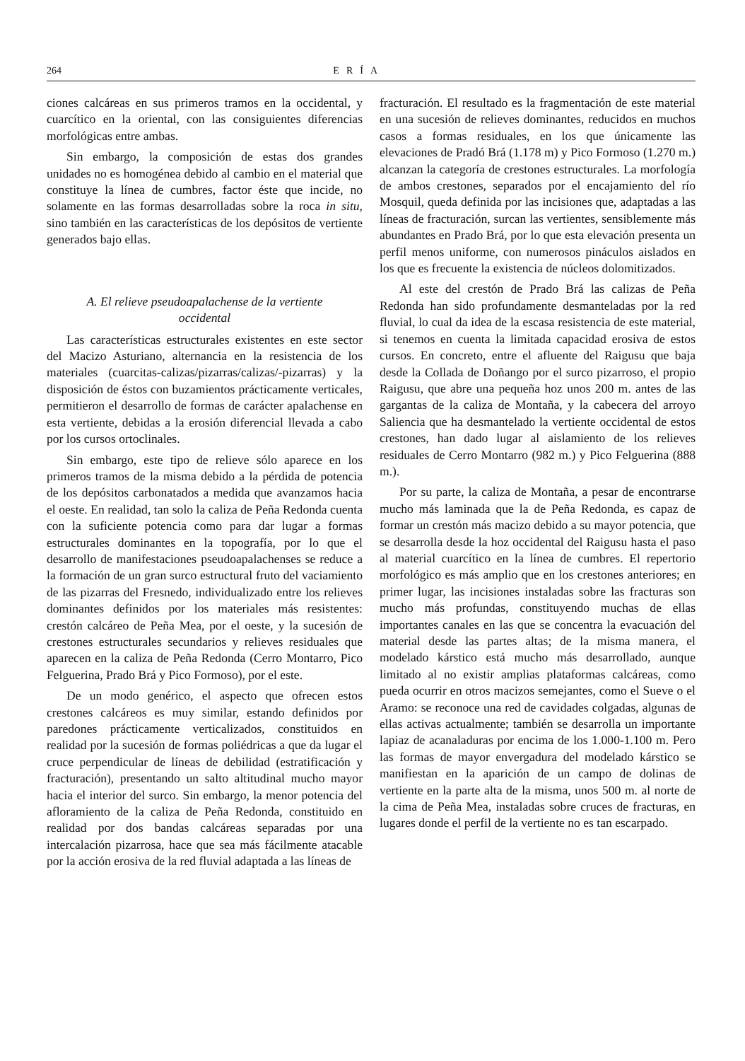264 ERÍA
ciones calcáreas en sus primeros tramos en la occidental, y cuarcítico en la oriental, con las consiguientes diferencias morfológicas entre ambas.
Sin embargo, la composición de estas dos grandes unidades no es homogénea debido al cambio en el material que constituye la línea de cumbres, factor éste que incide, no solamente en las formas desarrolladas sobre la roca in situ, sino también en las características de los depósitos de vertiente generados bajo ellas.
A. El relieve pseudoapalachense de la vertiente occidental
Las características estructurales existentes en este sector del Macizo Asturiano, alternancia en la resistencia de los materiales (cuarcitas-calizas/pizarras/calizas/-pizarras) y la disposición de éstos con buzamientos prácticamente verticales, permitieron el desarrollo de formas de carácter apalachense en esta vertiente, debidas a la erosión diferencial llevada a cabo por los cursos ortoclinales.
Sin embargo, este tipo de relieve sólo aparece en los primeros tramos de la misma debido a la pérdida de potencia de los depósitos carbonatados a medida que avanzamos hacia el oeste. En realidad, tan solo la caliza de Peña Redonda cuenta con la suficiente potencia como para dar lugar a formas estructurales dominantes en la topografía, por lo que el desarrollo de manifestaciones pseudoapalachenses se reduce a la formación de un gran surco estructural fruto del vaciamiento de las pizarras del Fresnedo, individualizado entre los relieves dominantes definidos por los materiales más resistentes: crestón calcáreo de Peña Mea, por el oeste, y la sucesión de crestones estructurales secundarios y relieves residuales que aparecen en la caliza de Peña Redonda (Cerro Montarro, Pico Felguerina, Prado Brá y Pico Formoso), por el este.
De un modo genérico, el aspecto que ofrecen estos crestones calcáreos es muy similar, estando definidos por paredones prácticamente verticalizados, constituidos en realidad por la sucesión de formas poliédricas a que da lugar el cruce perpendicular de líneas de debilidad (estratificación y fracturación), presentando un salto altitudinal mucho mayor hacia el interior del surco. Sin embargo, la menor potencia del afloramiento de la caliza de Peña Redonda, constituido en realidad por dos bandas calcáreas separadas por una intercalación pizarrosa, hace que sea más fácilmente atacable por la acción erosiva de la red fluvial adaptada a las líneas de
fracturación. El resultado es la fragmentación de este material en una sucesión de relieves dominantes, reducidos en muchos casos a formas residuales, en los que únicamente las elevaciones de Pradó Brá (1.178 m) y Pico Formoso (1.270 m.) alcanzan la categoría de crestones estructurales. La morfología de ambos crestones, separados por el encajamiento del río Mosquil, queda definida por las incisiones que, adaptadas a las líneas de fracturación, surcan las vertientes, sensiblemente más abundantes en Prado Brá, por lo que esta elevación presenta un perfil menos uniforme, con numerosos pináculos aislados en los que es frecuente la existencia de núcleos dolomitizados.
Al este del crestón de Prado Brá las calizas de Peña Redonda han sido profundamente desmanteladas por la red fluvial, lo cual da idea de la escasa resistencia de este material, si tenemos en cuenta la limitada capacidad erosiva de estos cursos. En concreto, entre el afluente del Raigusu que baja desde la Collada de Doñango por el surco pizarroso, el propio Raigusu, que abre una pequeña hoz unos 200 m. antes de las gargantas de la caliza de Montaña, y la cabecera del arroyo Saliencia que ha desmantelado la vertiente occidental de estos crestones, han dado lugar al aislamiento de los relieves residuales de Cerro Montarro (982 m.) y Pico Felguerina (888 m.).
Por su parte, la caliza de Montaña, a pesar de encontrarse mucho más laminada que la de Peña Redonda, es capaz de formar un crestón más macizo debido a su mayor potencia, que se desarrolla desde la hoz occidental del Raigusu hasta el paso al material cuarcítico en la línea de cumbres. El repertorio morfológico es más amplio que en los crestones anteriores; en primer lugar, las incisiones instaladas sobre las fracturas son mucho más profundas, constituyendo muchas de ellas importantes canales en las que se concentra la evacuación del material desde las partes altas; de la misma manera, el modelado kárstico está mucho más desarrollado, aunque limitado al no existir amplias plataformas calcáreas, como pueda ocurrir en otros macizos semejantes, como el Sueve o el Aramo: se reconoce una red de cavidades colgadas, algunas de ellas activas actualmente; también se desarrolla un importante lapiaz de acanaladuras por encima de los 1.000-1.100 m. Pero las formas de mayor envergadura del modelado kárstico se manifiestan en la aparición de un campo de dolinas de vertiente en la parte alta de la misma, unos 500 m. al norte de la cima de Peña Mea, instaladas sobre cruces de fracturas, en lugares donde el perfil de la vertiente no es tan escarpado.